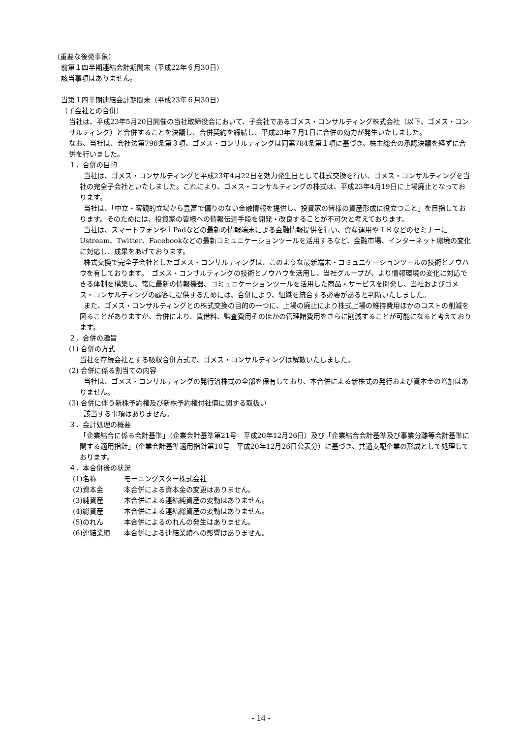（重要な後発事象）
前第１四半期連結会計期間末（平成22年６月30日）
該当事項はありません。
当第１四半期連結会計期間末（平成23年６月30日）
（子会社との合併）
当社は、平成23年5月20日開催の当社取締役会において、子会社であるゴメス・コンサルティング株式会社（以下、ゴメス・コンサルティング）と合併することを決議し、合併契約を締結し、平成23年７月1日に合併の効力が発生いたしました。
なお、当社は、会社法第796条第３項、ゴメス・コンサルティングは同第784条第１項に基づき、株主総会の承認決議を経ずに合併を行いました。
１．合併の目的
当社は、ゴメス・コンサルティングと平成23年4月22日を効力発生日として株式交換を行い、ゴメス・コンサルティングを当社の完全子会社といたしました。これにより、ゴメス・コンサルティングの株式は、平成23年4月19日に上場廃止となっております。
当社は、「中立・客観的立場から豊富で偏りのない金融情報を提供し、投資家の皆様の資産形成に役立つこと」を目指しております。そのためには、投資家の皆様への情報伝達手段を開発・改良することが不可欠と考えております。
当社は、スマートフォンやｉPadなどの最新の情報端末による金融情報提供を行い、資産運用やＩＲなどのセミナーにUstream、Twitter、Facebookなどの最新コミュニケーションツールを活用するなど、金融市場、インターネット環境の変化に対応し、成果をあげております。
株式交換で完全子会社としたゴメス・コンサルティングは、このような最新端末・コミュニケーションツールの技術とノウハウを有しております。　ゴメス・コンサルティングの技術とノウハウを活用し、当社グループが、より情報環境の変化に対応できる体制を構築し、常に最新の情報機器、コミュニケーションツールを活用した商品・サービスを開発し、当社およびゴメス・コンサルティングの顧客に提供するためには、合併により、組織を統合する必要があると判断いたしました。
また、ゴメス・コンサルティングとの株式交換の目的の一つに、上場の廃止により株式上場の維持費用ほかのコストの削減を図ることがありますが、合併により、賃借料、監査費用そのほかの管理諸費用をさらに削減することが可能になると考えております。
２．合併の趣旨
(1) 合併の方式
当社を存続会社とする吸収合併方式で、ゴメス・コンサルティングは解散いたしました。
(2) 合併に係る割当ての内容
当社は、ゴメス・コンサルティングの発行済株式の全部を保有しており、本合併による新株式の発行および資本金の増加はありません。
(3) 合併に伴う新株予約権及び新株予約権付社債に関する取扱い
該当する事項はありません。
３．会計処理の概要
「企業結合に係る会計基準」（企業会計基準第21号　平成20年12月26日）及び「企業結合会計基準及び事業分離等会計基準に関する適用指針」（企業会計基準適用指針第10号　平成20年12月26日公表分）に基づき、共通支配企業の形成として処理しております。
４．本合併後の状況
(1)名称 モーニングスター株式会社
(2)資本金 本合併による資本金の変更はありません。
(3)純資産 本合併による連結純資産の変動はありません。
(4)総資産 本合併による連結総資産の変動はありません。
(5)のれん 本合併によるのれんの発生はありません。
(6)連結業績 本合併による連結業績への影響はありません。
- 14 -